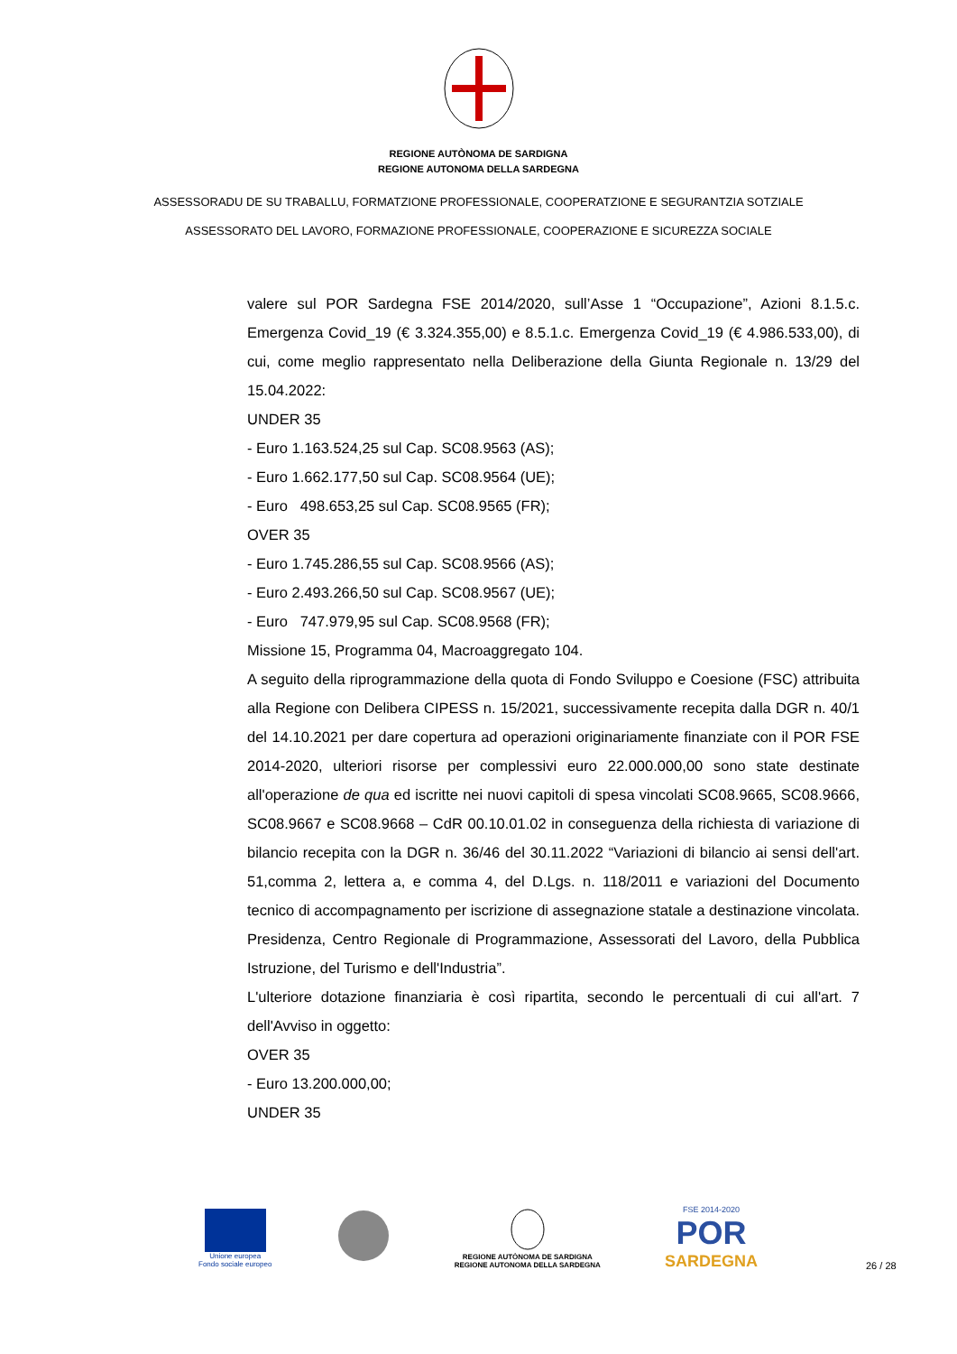REGIONE AUTÒNOMA DE SARDIGNA
REGIONE AUTONOMA DELLA SARDEGNA
ASSESSORADU DE SU TRABALLU, FORMATZIONE PROFESSIONALE, COOPERATZIONE E SEGURANTZIA SOTZIALE
ASSESSORATO DEL LAVORO, FORMAZIONE PROFESSIONALE, COOPERAZIONE E SICUREZZA SOCIALE
valere sul POR Sardegna FSE 2014/2020, sull’Asse 1 “Occupazione”, Azioni 8.1.5.c. Emergenza Covid_19 (€ 3.324.355,00) e 8.5.1.c. Emergenza Covid_19 (€ 4.986.533,00), di cui, come meglio rappresentato nella Deliberazione della Giunta Regionale n. 13/29 del 15.04.2022:
UNDER 35
- Euro 1.163.524,25 sul Cap. SC08.9563 (AS);
- Euro 1.662.177,50 sul Cap. SC08.9564 (UE);
- Euro 498.653,25 sul Cap. SC08.9565 (FR);
OVER 35
- Euro 1.745.286,55 sul Cap. SC08.9566 (AS);
- Euro 2.493.266,50 sul Cap. SC08.9567 (UE);
- Euro 747.979,95 sul Cap. SC08.9568 (FR);
Missione 15, Programma 04, Macroaggregato 104.
A seguito della riprogrammazione della quota di Fondo Sviluppo e Coesione (FSC) attribuita alla Regione con Delibera CIPESS n. 15/2021, successivamente recepita dalla DGR n. 40/1 del 14.10.2021 per dare copertura ad operazioni originariamente finanziate con il POR FSE 2014-2020, ulteriori risorse per complessivi euro 22.000.000,00 sono state destinate all'operazione de qua ed iscritte nei nuovi capitoli di spesa vincolati SC08.9665, SC08.9666, SC08.9667 e SC08.9668 – CdR 00.10.01.02 in conseguenza della richiesta di variazione di bilancio recepita con la DGR n. 36/46 del 30.11.2022 “Variazioni di bilancio ai sensi dell'art. 51,comma 2, lettera a, e comma 4, del D.Lgs. n. 118/2011 e variazioni del Documento tecnico di accompagnamento per iscrizione di assegnazione statale a destinazione vincolata. Presidenza, Centro Regionale di Programmazione, Assessorati del Lavoro, della Pubblica Istruzione, del Turismo e dell'Industria”.
L'ulteriore dotazione finanziaria è così ripartita, secondo le percentuali di cui all'art. 7 dell'Avviso in oggetto:
OVER 35
- Euro 13.200.000,00;
UNDER 35
Unione europea
Fondo sociale europeo
REGIONE AUTÒNOMA DE SARDIGNA
REGIONE AUTONOMA DELLA SARDEGNA
FSE 2014-2020
POR
SARDEGNA
26 / 28